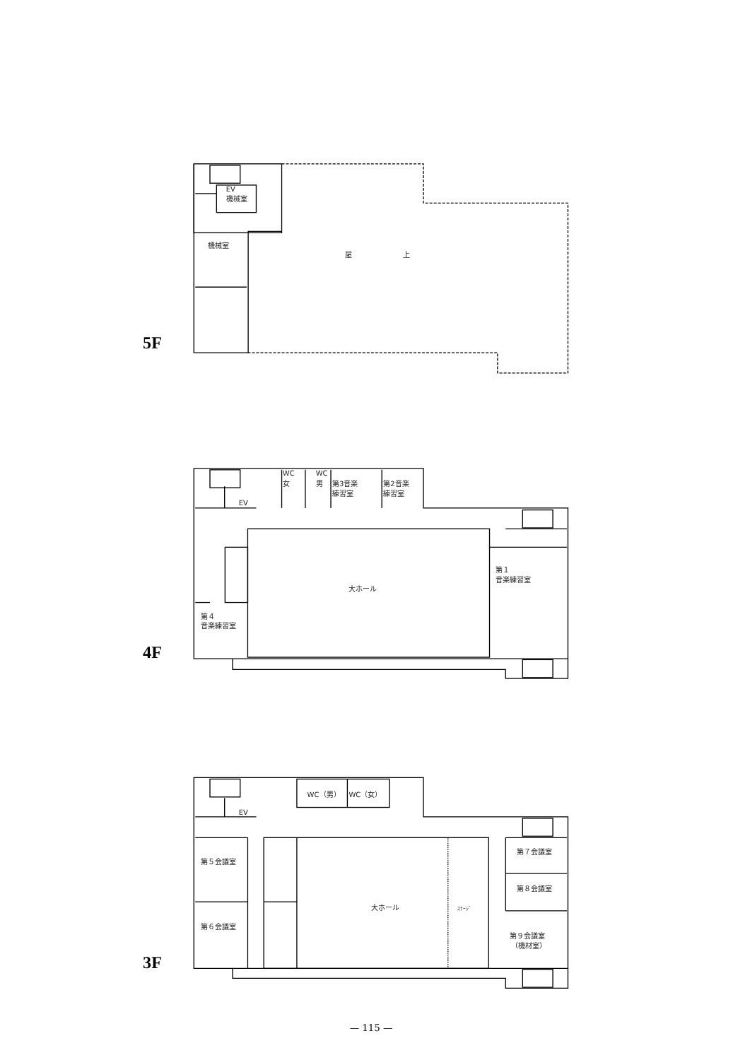EV
機械室
機械室
屋
上
5F
WC
女
WC
男
第3音楽
練習室
第2音楽
練習室
EV
第１
音楽練習室
大ホール
第４
音楽練習室
4F
WC（男）
WC（女）
EV
第７会議室
第５会議室
第８会議室
大ホール
ｽﾃｰｼﾞ
第６会議室
第９会議室
（機材室）
3F
— 115 —